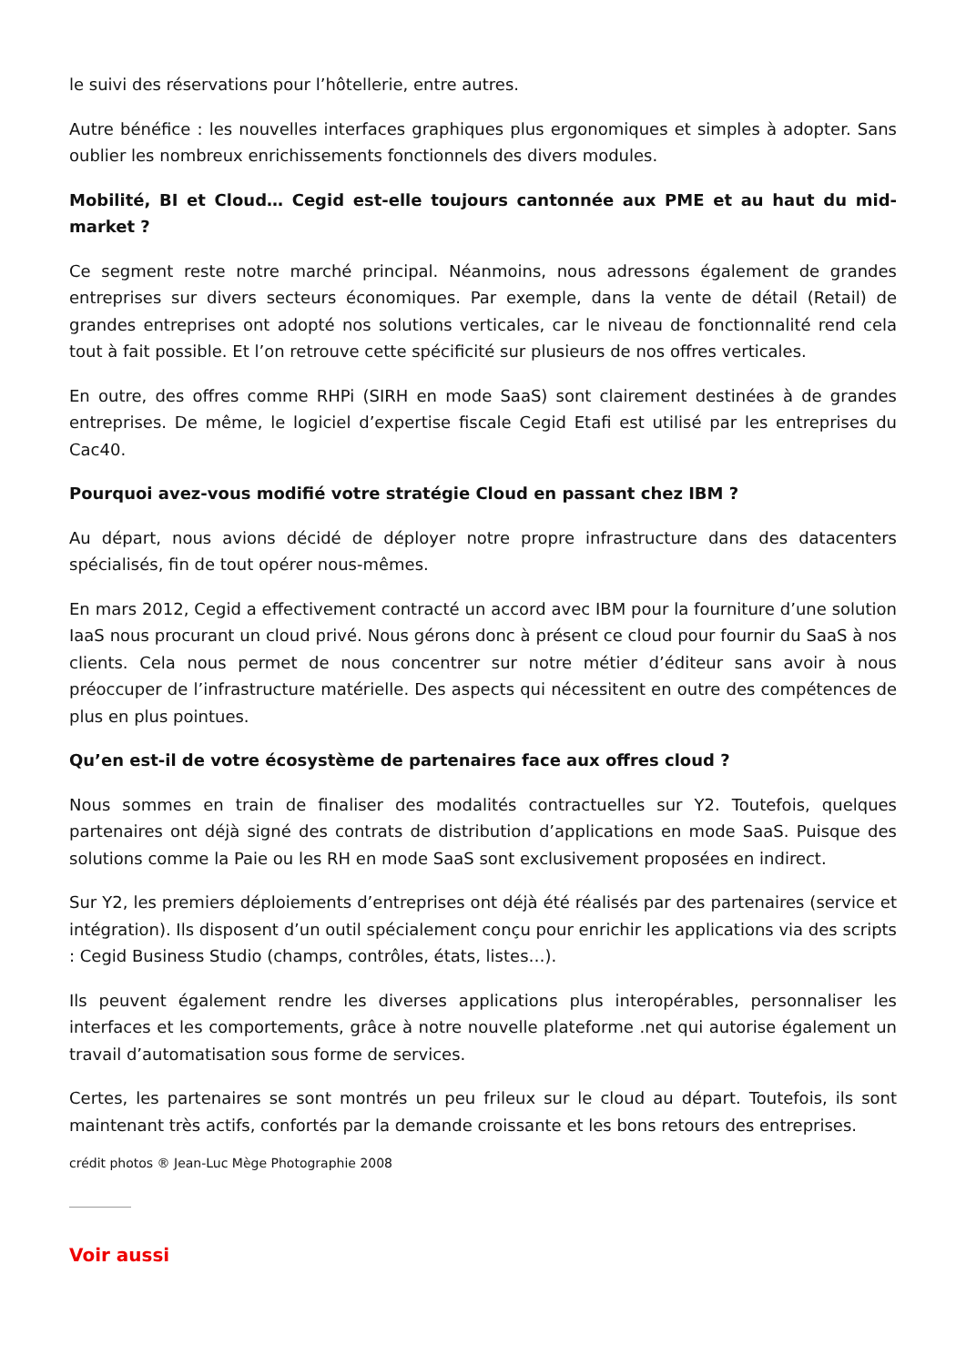le suivi des réservations pour l’hôtellerie, entre autres.
Autre bénéfice : les nouvelles interfaces graphiques plus ergonomiques et simples à adopter. Sans oublier les nombreux enrichissements fonctionnels des divers modules.
Mobilité, BI et Cloud… Cegid est-elle toujours cantonnée aux PME et au haut du mid-market ?
Ce segment reste notre marché principal. Néanmoins, nous adressons également de grandes entreprises sur divers secteurs économiques. Par exemple, dans la vente de détail (Retail) de grandes entreprises ont adopté nos solutions verticales, car le niveau de fonctionnalité rend cela tout à fait possible. Et l’on retrouve cette spécificité sur plusieurs de nos offres verticales.
En outre, des offres comme RHPi (SIRH en mode SaaS) sont clairement destinées à de grandes entreprises. De même, le logiciel d’expertise fiscale Cegid Etafi est utilisé par les entreprises du Cac40.
Pourquoi avez-vous modifié votre stratégie Cloud en passant chez IBM ?
Au départ, nous avions décidé de déployer notre propre infrastructure dans des datacenters spécialisés, fin de tout opérer nous-mêmes.
En mars 2012, Cegid a effectivement contracté un accord avec IBM pour la fourniture d’une solution IaaS nous procurant un cloud privé. Nous gérons donc à présent ce cloud pour fournir du SaaS à nos clients. Cela nous permet de nous concentrer sur notre métier d’éditeur sans avoir à nous préoccuper de l’infrastructure matérielle. Des aspects qui nécessitent en outre des compétences de plus en plus pointues.
Qu’en est-il de votre écosystème de partenaires face aux offres cloud ?
Nous sommes en train de finaliser des modalités contractuelles sur Y2. Toutefois, quelques partenaires ont déjà signé des contrats de distribution d’applications en mode SaaS. Puisque des solutions comme la Paie ou les RH en mode SaaS sont exclusivement proposées en indirect.
Sur Y2, les premiers déploiements d’entreprises ont déjà été réalisés par des partenaires (service et intégration). Ils disposent d’un outil spécialement conçu pour enrichir les applications via des scripts : Cegid Business Studio (champs, contrôles, états, listes…).
Ils peuvent également rendre les diverses applications plus interopérables, personnaliser les interfaces et les comportements, grâce à notre nouvelle plateforme .net qui autorise également un travail d’automatisation sous forme de services.
Certes, les partenaires se sont montrés un peu frileux sur le cloud au départ. Toutefois, ils sont maintenant très actifs, confortés par la demande croissante et les bons retours des entreprises.
crédit photos ® Jean-Luc Mège Photographie 2008
Voir aussi